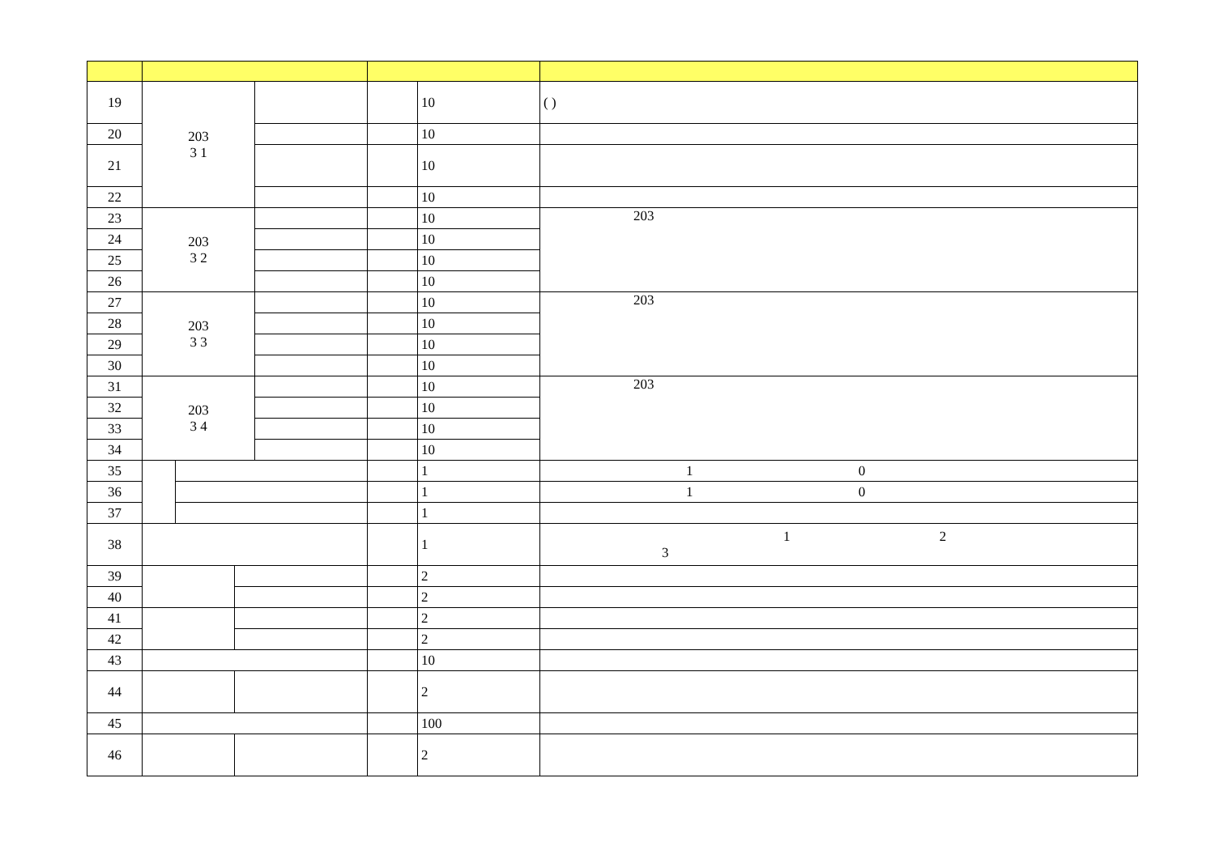| 19 | 203 3 1 | | | | | 10 | ( ) |
| 20 | | | | | | 10 | |
| 21 | | | | | | 10 | |
| 22 | | | | | | 10 | |
| 23 | 203 3 2 | | | | | 10 | 203 |
| 24 | | | | | | 10 | |
| 25 | | | | | | 10 | |
| 26 | | | | | | 10 | |
| 27 | 203 3 3 | | | | | 10 | 203 |
| 28 | | | | | | 10 | |
| 29 | | | | | | 10 | |
| 30 | | | | | | 10 | |
| 31 | 203 3 4 | | | | | 10 | 203 |
| 32 | | | | | | 10 | |
| 33 | | | | | | 10 | |
| 34 | | | | | | 10 | |
| 35 | | | | | | 1 | 1 0 |
| 36 | | | | | | 1 | 1 0 |
| 37 | | | | | | 1 | |
| 38 | | | | | | 1 | 1 2 3 |
| 39 | | | | | | 2 | |
| 40 | | | | | | 2 | |
| 41 | | | | | | 2 | |
| 42 | | | | | | 2 | |
| 43 | | | | | | 10 | |
| 44 | | | | | | 2 | |
| 45 | | | | | | 100 | |
| 46 | | | | | | 2 | |